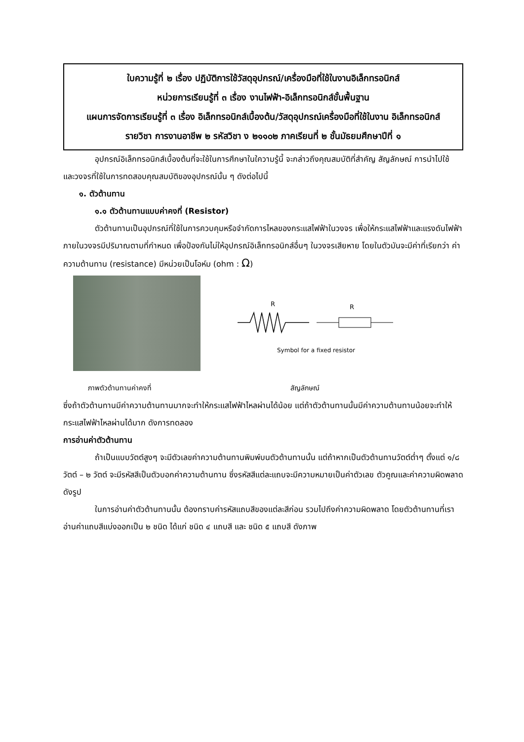ใบความรู้ที่ ๒ เรื่อง ปฏิบัติการใช้วัสดุอุปกรณ์/เครื่องมือที่ใช้ในงานอิเล็กทรอนิกส์
หน่วยการเรียนรู้ที่ ๓ เรื่อง งานไฟฟ้า-อิเล็กทรอนิกส์ขั้นพื้นฐาน
แผนการจัดการเรียนรู้ที่ ๓ เรื่อง อิเล็กทรอนิกส์เบื้องต้น/วัสดุอุปกรณ์เครื่องมือที่ใช้ในงาน อิเล็กทรอนิกส์
รายวิชา การงานอาชีพ ๒ รหัสวิชา ง ๒๑๑๐๒ ภาคเรียนที่ ๒ ชั้นมัธยมศึกษาปีที่ ๑
อุปกรณ์อิเล็กทรอนิกส์เบื้องต้นที่จะใช้ในการศึกษาในใความรู้นี้ จะกล่าวถึงคุณสมบัติที่สำคัญ สัญลักษณ์ การนำไปใช้ และวงจรที่ใช้ในการทดสอบคุณสมบัติของอุปกรณ์นั้น ๆ ดังต่อไปนี้
๑. ตัวต้านทาน
๑.๑ ตัวต้านทานแบบค่าคงที่ (Resistor)
ตัวต้านทานเป็นอุปกรณ์ที่ใช้ในการควบคุมหรือจำกัดการไหลของกระแสไฟฟ้าในวงจร เพื่อให้กระแสไฟฟ้าและแรงดันไฟฟ้าภายในวงจรมีปริมาณตามที่กำหนด เพื่อป้องกันไม่ให้อุปกรณ์อิเล็กทรอนิกส์อื่นๆ ในวงจรเสียหาย โดยในตัวมันจะมีค่าที่เรียกว่า ค่าความต้านทาน (resistance) มีหน่วยเป็นโอห์ม (ohm : Ω)
R
R
Symbol for a fixed resistor
ภาพตัวต้านทานค่าคงที่ สัญลักษณ์
ซึ่งถ้าตัวต้านทานมีค่าความต้านทานมากจะทำให้กระแสไฟฟ้าไหลผ่านได้น้อย แต่ถ้าตัวต้านทานนั้นมีค่าความต้านทานน้อยจะทำให้กระแสไฟฟ้าไหลผ่านได้มาก ดังการทดลอง
การอ่านค่าตัวต้านทาน
ถ้าเป็นแบบวัตต์สูงๆ จะมีตัวเลขค่าความต้านทานพิมพ์บนตัวต้านทานนั้น แต่ถ้าหากเป็นตัวต้านทานวัตต์ต่ำๆ ตั้งแต่ ๑/๘ วัตต์ – ๒ วัตต์ จะมีรหัสสีเป็นตัวบอกค่าความต้านทาน ซึ่งรหัสสีแต่ละแถบจะมีความหมายเป็นค่าตัวเลข ตัวคูณและค่าความผิดพลาด ดังรูป
ในการอ่านค่าตัวต้านทานนั้น ต้องทราบค่ารหัสแถบสีของแต่ละสีก่อน รวมไปถึงค่าความผิดพลาด โดยตัวต้านทานที่เราอ่านค่าแถบสีแบ่งออกเป็น ๒ ชนิด ได้แก่ ชนิด ๔ แถบสี และ ชนิด ๕ แถบสี ดังภาพ